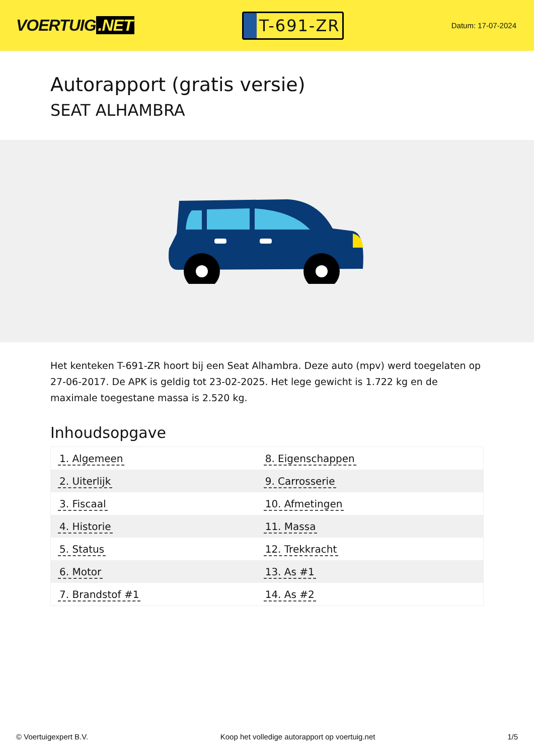VOERTUIG.NET
T-691-ZR
Datum: 17-07-2024
Autorapport (gratis versie)
SEAT ALHAMBRA
Het kenteken T-691-ZR hoort bij een Seat Alhambra. Deze auto (mpv) werd toegelaten op 27-06-2017. De APK is geldig tot 23-02-2025. Het lege gewicht is 1.722 kg en de maximale toegestane massa is 2.520 kg.
Inhoudsopgave
| 1. Algemeen | 8. Eigenschappen |
| 2. Uiterlijk | 9. Carrosserie |
| 3. Fiscaal | 10. Afmetingen |
| 4. Historie | 11. Massa |
| 5. Status | 12. Trekkracht |
| 6. Motor | 13. As #1 |
| 7. Brandstof #1 | 14. As #2 |
© Voertuigexpert B.V. Koop het volledige autorapport op voertuig.net 1/5